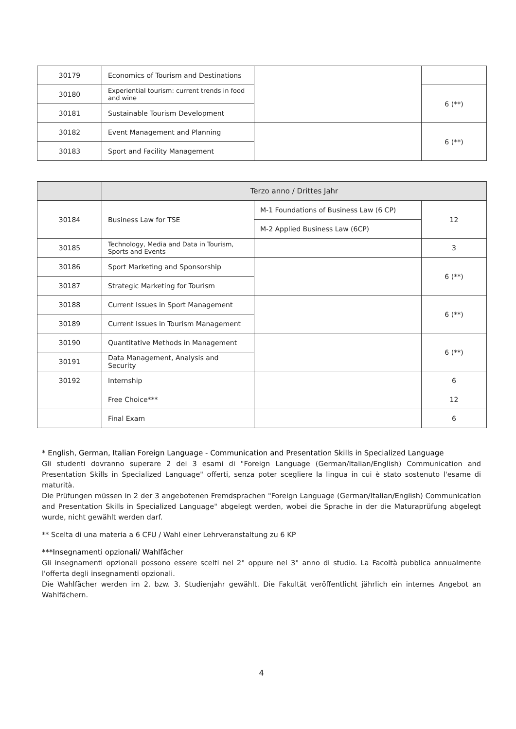| 30179 | Economics of Tourism and Destinations | | |
| 30180 | Experiential tourism: current trends in food and wine | | 6 (**) |
| 30181 | Sustainable Tourism Development | | |
| 30182 | Event Management and Planning | | 6 (**) |
| 30183 | Sport and Facility Management | | |
| | Terzo anno / Drittes Jahr | | |
| --- | --- | --- | --- |
| 30184 | Business Law for TSE | M-1 Foundations of Business Law (6 CP) | 12 |
| | | M-2 Applied Business Law (6CP) | |
| 30185 | Technology, Media and Data in Tourism, Sports and Events | | 3 |
| 30186 | Sport Marketing and Sponsorship | | 6 (**) |
| 30187 | Strategic Marketing for Tourism | | |
| 30188 | Current Issues in Sport Management | | 6 (**) |
| 30189 | Current Issues in Tourism Management | | |
| 30190 | Quantitative Methods in Management | | 6 (**) |
| 30191 | Data Management, Analysis and Security | | |
| 30192 | Internship | | 6 |
| | Free Choice*** | | 12 |
| | Final Exam | | 6 |
* English, German, Italian Foreign Language - Communication and Presentation Skills in Specialized Language
Gli studenti dovranno superare 2 dei 3 esami di "Foreign Language (German/Italian/English) Communication and Presentation Skills in Specialized Language" offerti, senza poter scegliere la lingua in cui è stato sostenuto l'esame di maturità.
Die Prüfungen müssen in 2 der 3 angebotenen Fremdsprachen "Foreign Language (German/Italian/English) Communication and Presentation Skills in Specialized Language" abgelegt werden, wobei die Sprache in der die Maturaprüfung abgelegt wurde, nicht gewählt werden darf.
** Scelta di una materia a 6 CFU / Wahl einer Lehrveranstaltung zu 6 KP
***Insegnamenti opzionali/ Wahlfächer
Gli insegnamenti opzionali possono essere scelti nel 2° oppure nel 3° anno di studio. La Facoltà pubblica annualmente l'offerta degli insegnamenti opzionali.
Die Wahlfächer werden im 2. bzw. 3. Studienjahr gewählt. Die Fakultät veröffentlicht jährlich ein internes Angebot an Wahlfächern.
4